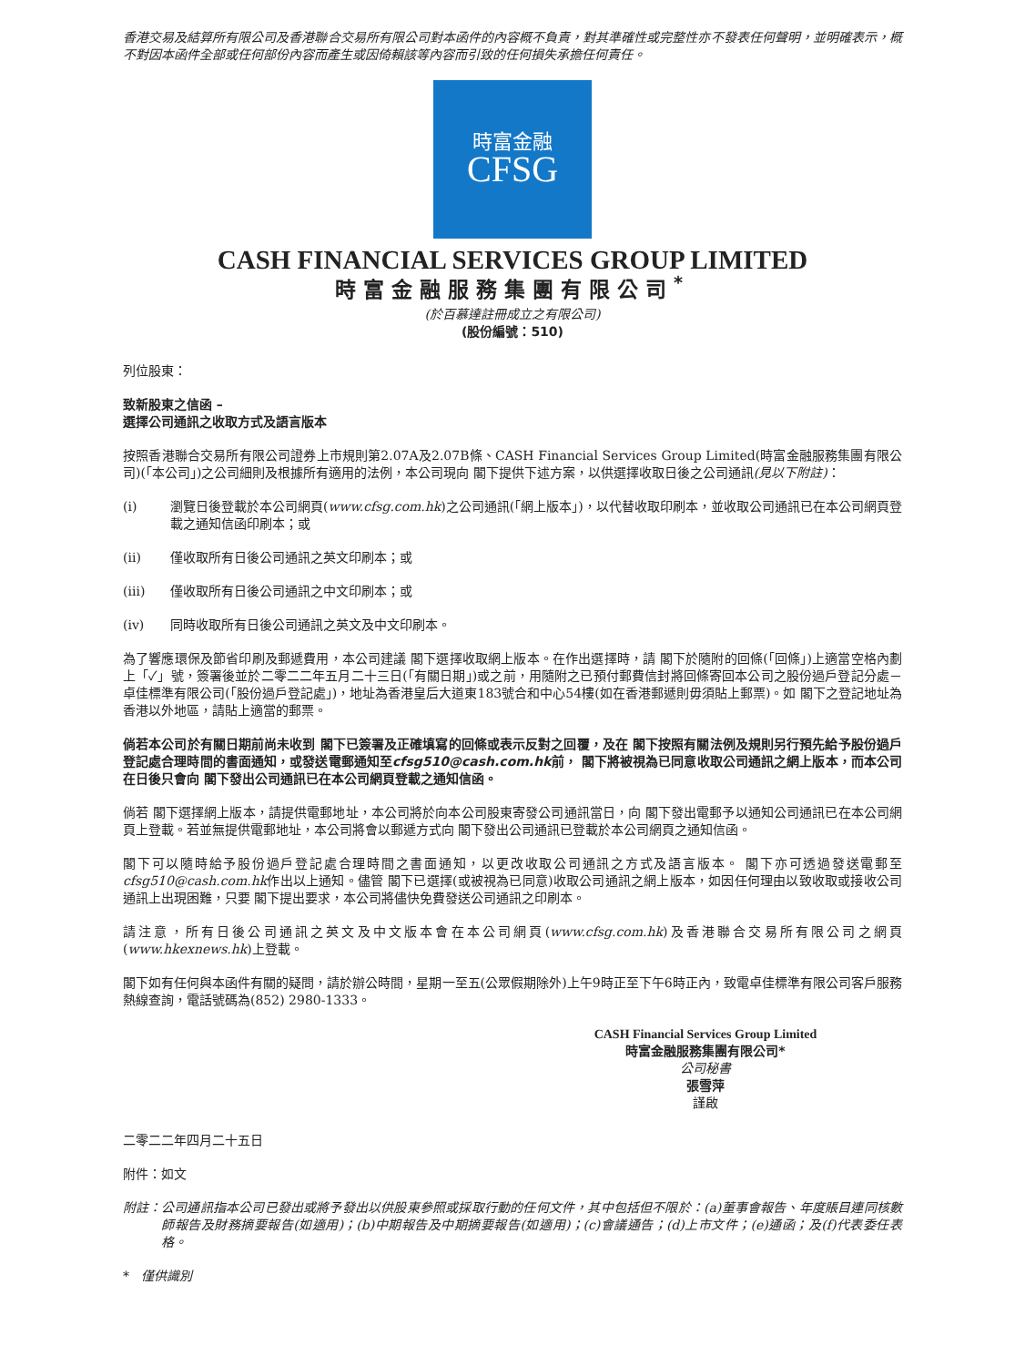香港交易及結算所有限公司及香港聯合交易所有限公司對本函件的內容概不負責，對其準確性或完整性亦不發表任何聲明，並明確表示，概不對因本函件全部或任何部份內容而產生或因倚賴該等內容而引致的任何損失承擔任何責任。
時富金融
CFSG
CASH FINANCIAL SERVICES GROUP LIMITED
時富金融服務集團有限公司<sup>*</sup>
(於百慕達註冊成立之有限公司)
(股份編號：510)
列位股東：
致新股東之信函 –
選擇公司通訊之收取方式及語言版本
按照香港聯合交易所有限公司證券上市規則第2.07A及2.07B條、CASH Financial Services Group Limited(時富金融服務集團有限公司)(「本公司」)之公司細則及根據所有適用的法例，本公司現向 閣下提供下述方案，以供選擇收取日後之公司通訊(見以下附註)：
(i) 瀏覽日後登載於本公司網頁(www.cfsg.com.hk)之公司通訊(「網上版本」)，以代替收取印刷本，並收取公司通訊已在本公司網頁登載之通知信函印刷本；或
(ii) 僅收取所有日後公司通訊之英文印刷本；或
(iii) 僅收取所有日後公司通訊之中文印刷本；或
(iv) 同時收取所有日後公司通訊之英文及中文印刷本。
為了響應環保及節省印刷及郵遞費用，本公司建議 閣下選擇收取網上版本。在作出選擇時，請 閣下於隨附的回條(「回條」)上適當空格內劃上「✓」號，簽署後並於二零二二年五月二十三日(「有關日期」)或之前，用隨附之已預付郵費信封將回條寄回本公司之股份過戶登記分處－卓佳標準有限公司(「股份過戶登記處」)，地址為香港皇后大道東183號合和中心54樓(如在香港郵遞則毋須貼上郵票)。如 閣下之登記地址為香港以外地區，請貼上適當的郵票。
倘若本公司於有關日期前尚未收到 閣下已簽署及正確填寫的回條或表示反對之回覆，及在 閣下按照有關法例及規則另行預先給予股份過戶登記處合理時間的書面通知，或發送電郵通知至cfsg510@cash.com.hk前， 閣下將被視為已同意收取公司通訊之網上版本，而本公司在日後只會向 閣下發出公司通訊已在本公司網頁登載之通知信函。
倘若 閣下選擇網上版本，請提供電郵地址，本公司將於向本公司股東寄發公司通訊當日，向 閣下發出電郵予以通知公司通訊已在本公司網頁上登載。若並無提供電郵地址，本公司將會以郵遞方式向 閣下發出公司通訊已登載於本公司網頁之通知信函。
閣下可以隨時給予股份過戶登記處合理時間之書面通知，以更改收取公司通訊之方式及語言版本。 閣下亦可透過發送電郵至cfsg510@cash.com.hk作出以上通知。儘管 閣下已選擇(或被視為已同意)收取公司通訊之網上版本，如因任何理由以致收取或接收公司通訊上出現困難，只要 閣下提出要求，本公司將儘快免費發送公司通訊之印刷本。
請注意，所有日後公司通訊之英文及中文版本會在本公司網頁(www.cfsg.com.hk)及香港聯合交易所有限公司之網頁(www.hkexnews.hk)上登載。
閣下如有任何與本函件有關的疑問，請於辦公時間，星期一至五(公眾假期除外)上午9時正至下午6時正內，致電卓佳標準有限公司客戶服務熱線查詢，電話號碼為(852) 2980-1333。
CASH Financial Services Group Limited
時富金融服務集團有限公司*
公司秘書
張雪萍
謹啟
二零二二年四月二十五日
附件：如文
附註： 公司通訊指本公司已發出或將予發出以供股東參照或採取行動的任何文件，其中包括但不限於：(a)董事會報告、年度賬目連同核數師報告及財務摘要報告(如適用)；(b)中期報告及中期摘要報告(如適用)；(c)會議通告；(d)上市文件；(e)通函；及(f)代表委任表格。
* 僅供識別